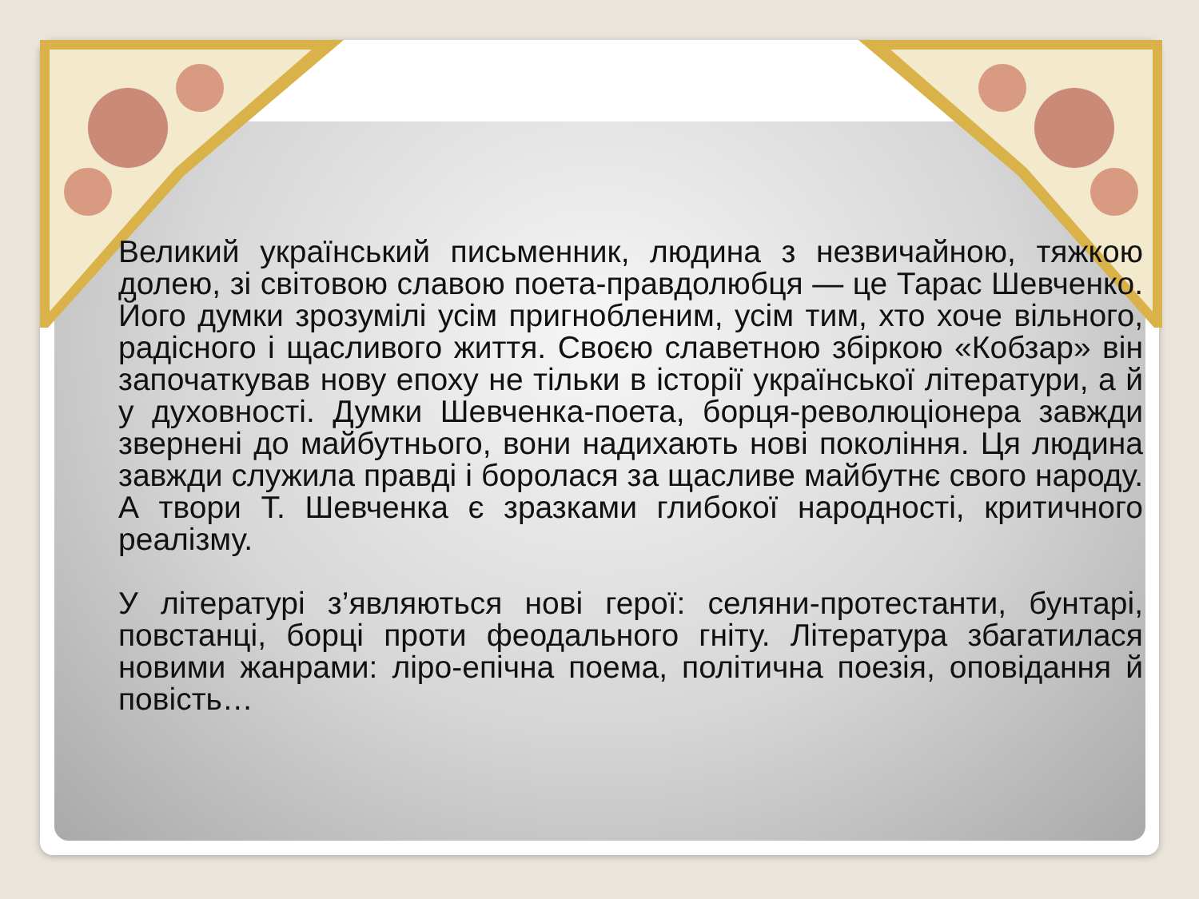Великий український письменник, людина з незвичайною, тяжкою долею, зі світовою славою поета-правдолюбця — це Тарас Шевченко. Його думки зрозумілі усім пригнобленим, усім тим, хто хоче вільного, радісного і щасливого життя. Своєю славетною збіркою «Кобзар» він започаткував нову епоху не тільки в історії української літератури, а й у духовності. Думки Шевченка-поета, борця-революціонера завжди звернені до майбутнього, вони надихають нові покоління. Ця людина завжди служила правді і боролася за щасливе майбутнє свого народу. А твори Т. Шевченка є зразками глибокої народності, критичного реалізму.
У літературі з’являються нові герої: селяни-протестанти, бунтарі, повстанці, борці проти феодального гніту. Література збагатилася новими жанрами: ліро-епічна поема, політична поезія, оповідання й повість…